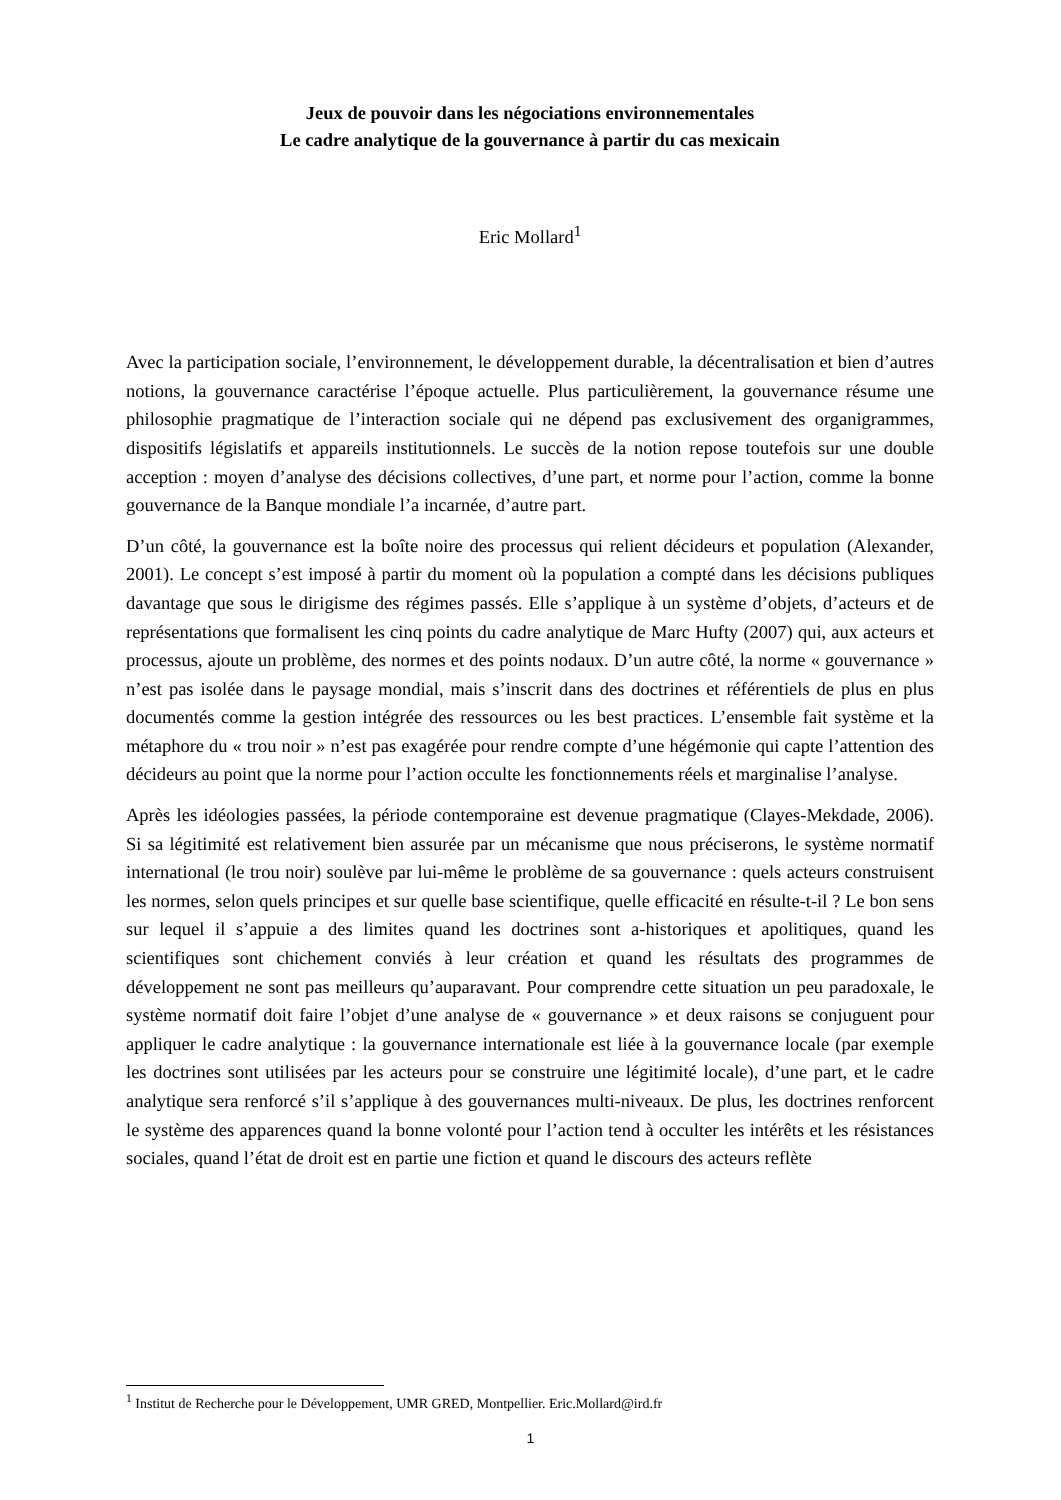Jeux de pouvoir dans les négociations environnementales
Le cadre analytique de la gouvernance à partir du cas mexicain
Eric Mollard<sup>1</sup>
Avec la participation sociale, l’environnement, le développement durable, la décentralisation et bien d’autres notions, la gouvernance caractérise l’époque actuelle. Plus particulièrement, la gouvernance résume une philosophie pragmatique de l’interaction sociale qui ne dépend pas exclusivement des organigrammes, dispositifs législatifs et appareils institutionnels. Le succès de la notion repose toutefois sur une double acception : moyen d’analyse des décisions collectives, d’une part, et norme pour l’action, comme la bonne gouvernance de la Banque mondiale l’a incarnée, d’autre part.
D’un côté, la gouvernance est la boîte noire des processus qui relient décideurs et population (Alexander, 2001). Le concept s’est imposé à partir du moment où la population a compté dans les décisions publiques davantage que sous le dirigisme des régimes passés. Elle s’applique à un système d’objets, d’acteurs et de représentations que formalisent les cinq points du cadre analytique de Marc Hufty (2007) qui, aux acteurs et processus, ajoute un problème, des normes et des points nodaux. D’un autre côté, la norme « gouvernance » n’est pas isolée dans le paysage mondial, mais s’inscrit dans des doctrines et référentiels de plus en plus documentés comme la gestion intégrée des ressources ou les best practices. L’ensemble fait système et la métaphore du « trou noir » n’est pas exagérée pour rendre compte d’une hégémonie qui capte l’attention des décideurs au point que la norme pour l’action occulte les fonctionnements réels et marginalise l’analyse.
Après les idéologies passées, la période contemporaine est devenue pragmatique (Clayes-Mekdade, 2006). Si sa légitimité est relativement bien assurée par un mécanisme que nous préciserons, le système normatif international (le trou noir) soulève par lui-même le problème de sa gouvernance : quels acteurs construisent les normes, selon quels principes et sur quelle base scientifique, quelle efficacité en résulte-t-il ? Le bon sens sur lequel il s’appuie a des limites quand les doctrines sont a-historiques et apolitiques, quand les scientifiques sont chichement conviés à leur création et quand les résultats des programmes de développement ne sont pas meilleurs qu’auparavant. Pour comprendre cette situation un peu paradoxale, le système normatif doit faire l’objet d’une analyse de « gouvernance » et deux raisons se conjuguent pour appliquer le cadre analytique : la gouvernance internationale est liée à la gouvernance locale (par exemple les doctrines sont utilisées par les acteurs pour se construire une légitimité locale), d’une part, et le cadre analytique sera renforcé s’il s’applique à des gouvernances multi-niveaux. De plus, les doctrines renforcent le système des apparences quand la bonne volonté pour l’action tend à occulter les intérêts et les résistances sociales, quand l’état de droit est en partie une fiction et quand le discours des acteurs reflète
<sup>1</sup> Institut de Recherche pour le Développement, UMR GRED, Montpellier. Eric.Mollard@ird.fr
1